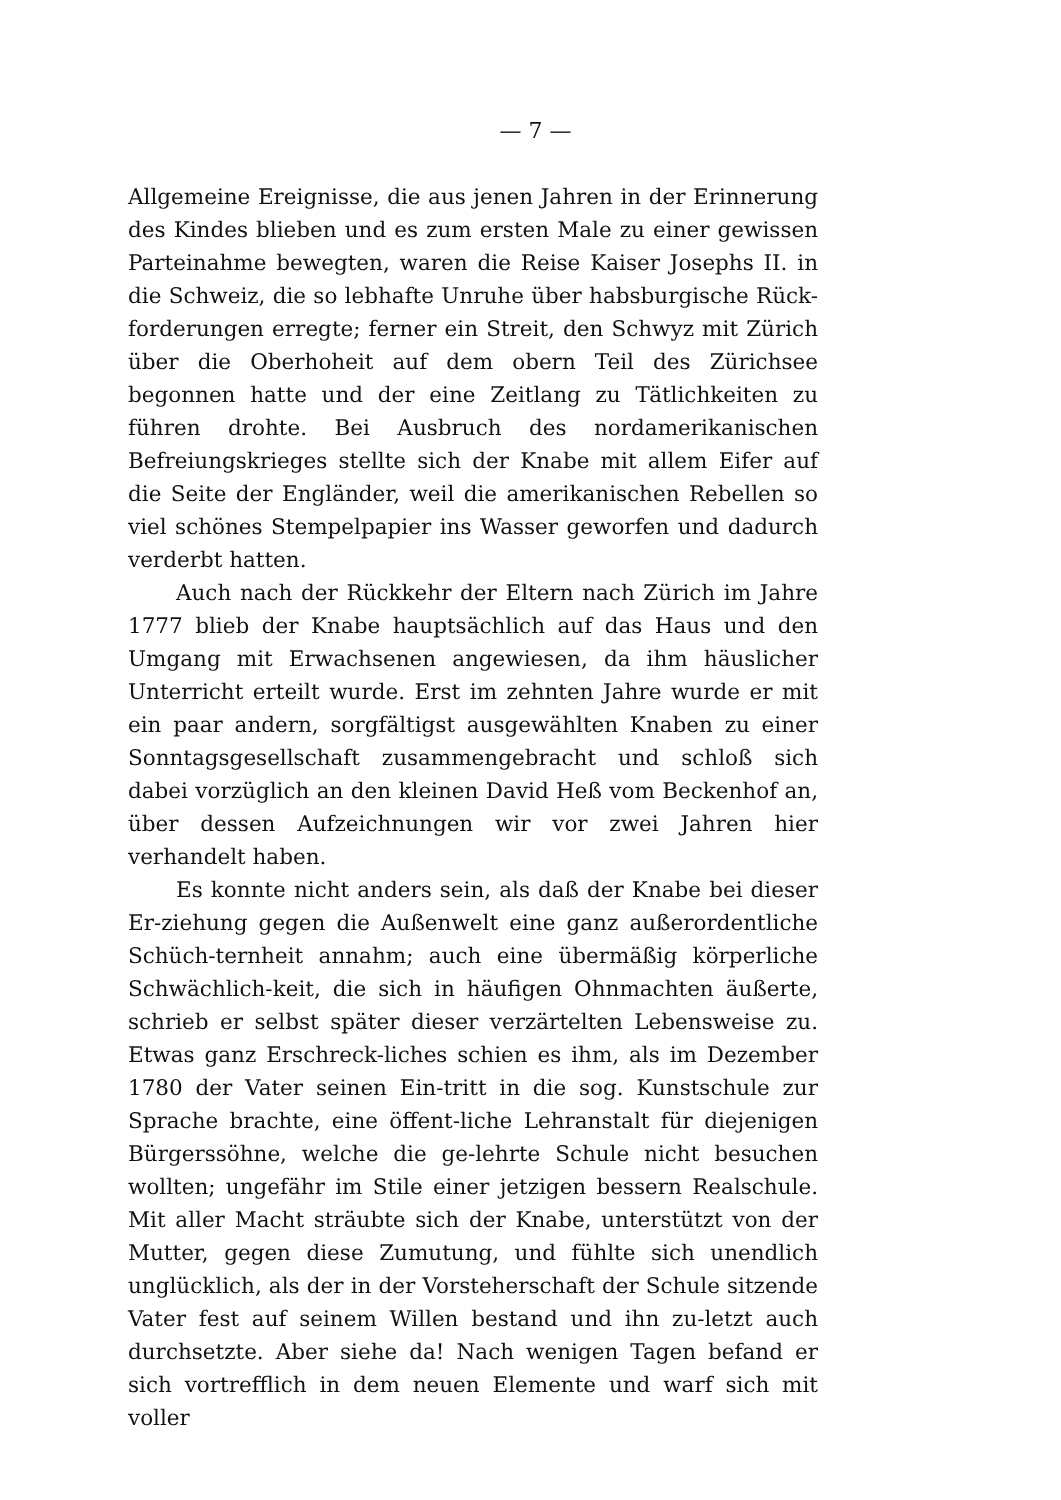— 7 —
Allgemeine Ereignisse, die aus jenen Jahren in der Erinnerung des Kindes blieben und es zum ersten Male zu einer gewissen Parteinahme bewegten, waren die Reise Kaiser Josephs II. in die Schweiz, die so lebhafte Unruhe über habsburgische Rück-forderungen erregte; ferner ein Streit, den Schwyz mit Zürich über die Oberhoheit auf dem obern Teil des Zürichsee begonnen hatte und der eine Zeitlang zu Tätlichkeiten zu führen drohte. Bei Ausbruch des nordamerikanischen Befreiungskrieges stellte sich der Knabe mit allem Eifer auf die Seite der Engländer, weil die amerikanischen Rebellen so viel schönes Stempelpapier ins Wasser geworfen und dadurch verderbt hatten.
Auch nach der Rückkehr der Eltern nach Zürich im Jahre 1777 blieb der Knabe hauptsächlich auf das Haus und den Umgang mit Erwachsenen angewiesen, da ihm häuslicher Unterricht erteilt wurde. Erst im zehnten Jahre wurde er mit ein paar andern, sorgfältigst ausgewählten Knaben zu einer Sonntagsgesellschaft zusammengebracht und schloß sich dabei vorzüglich an den kleinen David Heß vom Beckenhof an, über dessen Aufzeichnungen wir vor zwei Jahren hier verhandelt haben.
Es konnte nicht anders sein, als daß der Knabe bei dieser Er-ziehung gegen die Außenwelt eine ganz außerordentliche Schüch-ternheit annahm; auch eine übermäßig körperliche Schwächlich-keit, die sich in häufigen Ohnmachten äußerte, schrieb er selbst später dieser verzärtelten Lebensweise zu. Etwas ganz Erschreck-liches schien es ihm, als im Dezember 1780 der Vater seinen Ein-tritt in die sog. Kunstschule zur Sprache brachte, eine öffent-liche Lehranstalt für diejenigen Bürgerssöhne, welche die ge-lehrte Schule nicht besuchen wollten; ungefähr im Stile einer jetzigen bessern Realschule. Mit aller Macht sträubte sich der Knabe, unterstützt von der Mutter, gegen diese Zumutung, und fühlte sich unendlich unglücklich, als der in der Vorsteherschaft der Schule sitzende Vater fest auf seinem Willen bestand und ihn zu-letzt auch durchsetzte. Aber siehe da! Nach wenigen Tagen befand er sich vortrefflich in dem neuen Elemente und warf sich mit voller